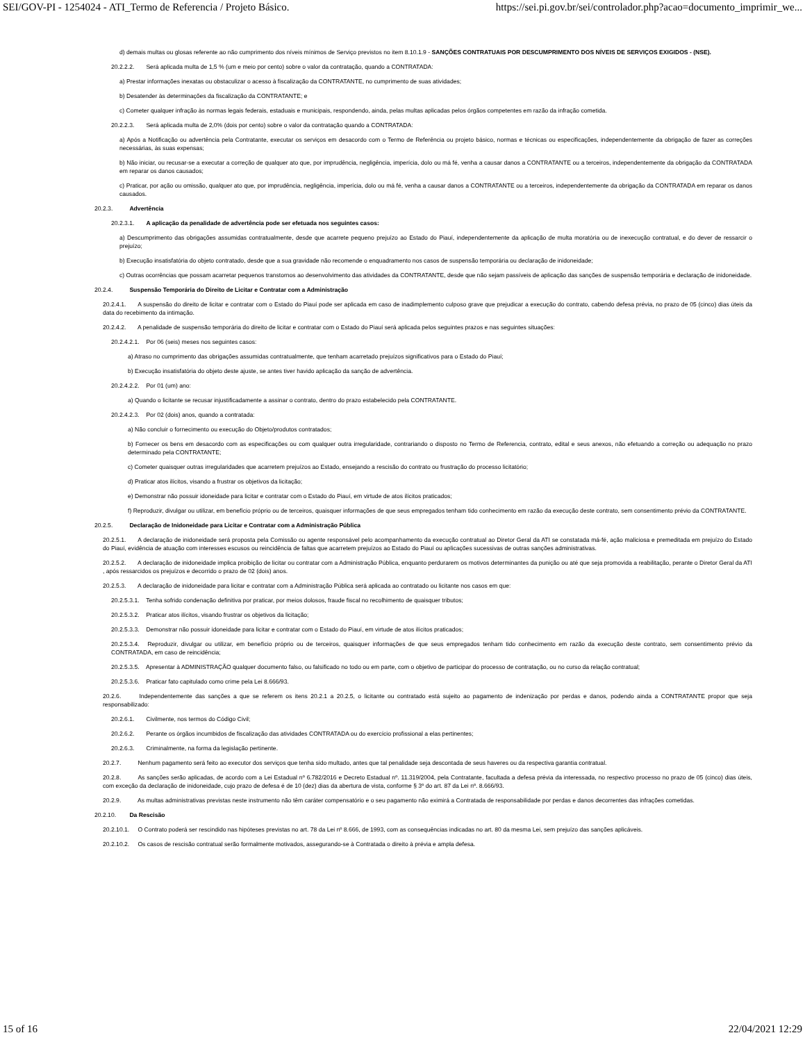SEI/GOV-PI - 1254024 - ATI_Termo de Referencia / Projeto Básico. https://sei.pi.gov.br/sei/controlador.php?acao=documento_imprimir_we...
d) demais multas ou glosas referente ao não cumprimento dos níveis mínimos de Serviço previstos no item 8.10.1.9 - SANÇÕES CONTRATUAIS POR DESCUMPRIMENTO DOS NÍVEIS DE SERVIÇOS EXIGIDOS - (NSE).
20.2.2.2. Será aplicada multa de 1,5 % (um e meio por cento) sobre o valor da contratação, quando a CONTRATADA:
a) Prestar informações inexatas ou obstaculizar o acesso à fiscalização da CONTRATANTE, no cumprimento de suas atividades;
b) Desatender às determinações da fiscalização da CONTRATANTE; e
c) Cometer qualquer infração às normas legais federais, estaduais e municipais, respondendo, ainda, pelas multas aplicadas pelos órgãos competentes em razão da infração cometida.
20.2.2.3. Será aplicada multa de 2,0% (dois por cento) sobre o valor da contratação quando a CONTRATADA:
a) Após a Notificação ou advertência pela Contratante, executar os serviços em desacordo com o Termo de Referência ou projeto básico, normas e técnicas ou especificações, independentemente da obrigação de fazer as correções necessárias, às suas expensas;
b) Não iniciar, ou recusar-se a executar a correção de qualquer ato que, por imprudência, negligência, imperícia, dolo ou má fé, venha a causar danos a CONTRATANTE ou a terceiros, independentemente da obrigação da CONTRATADA em reparar os danos causados;
c) Praticar, por ação ou omissão, qualquer ato que, por imprudência, negligência, imperícia, dolo ou má fé, venha a causar danos a CONTRATANTE ou a terceiros, independentemente da obrigação da CONTRATADA em reparar os danos causados.
20.2.3. Advertência
20.2.3.1. A aplicação da penalidade de advertência pode ser efetuada nos seguintes casos:
a) Descumprimento das obrigações assumidas contratualmente, desde que acarrete pequeno prejuízo ao Estado do Piauí, independentemente da aplicação de multa moratória ou de inexecução contratual, e do dever de ressarcir o prejuízo;
b) Execução insatisfatória do objeto contratado, desde que a sua gravidade não recomende o enquadramento nos casos de suspensão temporária ou declaração de inidoneidade;
c) Outras ocorrências que possam acarretar pequenos transtornos ao desenvolvimento das atividades da CONTRATANTE, desde que não sejam passíveis de aplicação das sanções de suspensão temporária e declaração de inidoneidade.
20.2.4. Suspensão Temporária do Direito de Licitar e Contratar com a Administração
20.2.4.1. A suspensão do direito de licitar e contratar com o Estado do Piauí pode ser aplicada em caso de inadimplemento culposo grave que prejudicar a execução do contrato, cabendo defesa prévia, no prazo de 05 (cinco) dias úteis da data do recebimento da intimação.
20.2.4.2. A penalidade de suspensão temporária do direito de licitar e contratar com o Estado do Piauí será aplicada pelos seguintes prazos e nas seguintes situações:
20.2.4.2.1. Por 06 (seis) meses nos seguintes casos:
a) Atraso no cumprimento das obrigações assumidas contratualmente, que tenham acarretado prejuízos significativos para o Estado do Piauí;
b) Execução insatisfatória do objeto deste ajuste, se antes tiver havido aplicação da sanção de advertência.
20.2.4.2.2. Por 01 (um) ano:
a) Quando o licitante se recusar injustificadamente a assinar o contrato, dentro do prazo estabelecido pela CONTRATANTE.
20.2.4.2.3. Por 02 (dois) anos, quando a contratada:
a) Não concluir o fornecimento ou execução do Objeto/produtos contratados;
b) Fornecer os bens em desacordo com as especificações ou com qualquer outra irregularidade, contrariando o disposto no Termo de Referencia, contrato, edital e seus anexos, não efetuando a correção ou adequação no prazo determinado pela CONTRATANTE;
c) Cometer quaisquer outras irregularidades que acarretem prejuízos ao Estado, ensejando a rescisão do contrato ou frustração do processo licitatório;
d) Praticar atos ilícitos, visando a frustrar os objetivos da licitação;
e) Demonstrar não possuir idoneidade para licitar e contratar com o Estado do Piauí, em virtude de atos ilícitos praticados;
f) Reproduzir, divulgar ou utilizar, em benefício próprio ou de terceiros, quaisquer informações de que seus empregados tenham tido conhecimento em razão da execução deste contrato, sem consentimento prévio da CONTRATANTE.
20.2.5. Declaração de Inidoneidade para Licitar e Contratar com a Administração Pública
20.2.5.1. A declaração de inidoneidade será proposta pela Comissão ou agente responsável pelo acompanhamento da execução contratual ao Diretor Geral da ATI se constatada má-fé, ação maliciosa e premeditada em prejuízo do Estado do Piauí, evidência de atuação com interesses escusos ou reincidência de faltas que acarretem prejuízos ao Estado do Piauí ou aplicações sucessivas de outras sanções administrativas.
20.2.5.2. A declaração de inidoneidade implica proibição de licitar ou contratar com a Administração Pública, enquanto perdurarem os motivos determinantes da punição ou até que seja promovida a reabilitação, perante o Diretor Geral da ATI , após ressarcidos os prejuízos e decorrido o prazo de 02 (dois) anos.
20.2.5.3. A declaração de inidoneidade para licitar e contratar com a Administração Pública será aplicada ao contratado ou licitante nos casos em que:
20.2.5.3.1. Tenha sofrido condenação definitiva por praticar, por meios dolosos, fraude fiscal no recolhimento de quaisquer tributos;
20.2.5.3.2. Praticar atos ilícitos, visando frustrar os objetivos da licitação;
20.2.5.3.3. Demonstrar não possuir idoneidade para licitar e contratar com o Estado do Piauí, em virtude de atos ilícitos praticados;
20.2.5.3.4. Reproduzir, divulgar ou utilizar, em benefício próprio ou de terceiros, quaisquer informações de que seus empregados tenham tido conhecimento em razão da execução deste contrato, sem consentimento prévio da CONTRATADA, em caso de reincidência;
20.2.5.3.5. Apresentar à ADMINISTRAÇÃO qualquer documento falso, ou falsificado no todo ou em parte, com o objetivo de participar do processo de contratação, ou no curso da relação contratual;
20.2.5.3.6. Praticar fato capitulado como crime pela Lei 8.666/93.
20.2.6. Independentemente das sanções a que se referem os itens 20.2.1 a 20.2.5, o licitante ou contratado está sujeito ao pagamento de indenização por perdas e danos, podendo ainda a CONTRATANTE propor que seja responsabilizado:
20.2.6.1. Civilmente, nos termos do Código Civil;
20.2.6.2. Perante os órgãos incumbidos de fiscalização das atividades CONTRATADA ou do exercício profissional a elas pertinentes;
20.2.6.3. Criminalmente, na forma da legislação pertinente.
20.2.7. Nenhum pagamento será feito ao executor dos serviços que tenha sido multado, antes que tal penalidade seja descontada de seus haveres ou da respectiva garantia contratual.
20.2.8. As sanções serão aplicadas, de acordo com a Lei Estadual nº 6.782/2016 e Decreto Estadual nº. 11.319/2004, pela Contratante, facultada a defesa prévia da interessada, no respectivo processo no prazo de 05 (cinco) dias úteis, com exceção da declaração de inidoneidade, cujo prazo de defesa é de 10 (dez) dias da abertura de vista, conforme § 3º do art. 87 da Lei nº. 8.666/93.
20.2.9. As multas administrativas previstas neste instrumento não têm caráter compensatório e o seu pagamento não eximirá a Contratada de responsabilidade por perdas e danos decorrentes das infrações cometidas.
20.2.10. Da Rescisão
20.2.10.1. O Contrato poderá ser rescindido nas hipóteses previstas no art. 78 da Lei nº 8.666, de 1993, com as consequências indicadas no art. 80 da mesma Lei, sem prejuízo das sanções aplicáveis.
20.2.10.2. Os casos de rescisão contratual serão formalmente motivados, assegurando-se à Contratada o direito à prévia e ampla defesa.
15 of 16 22/04/2021 12:29